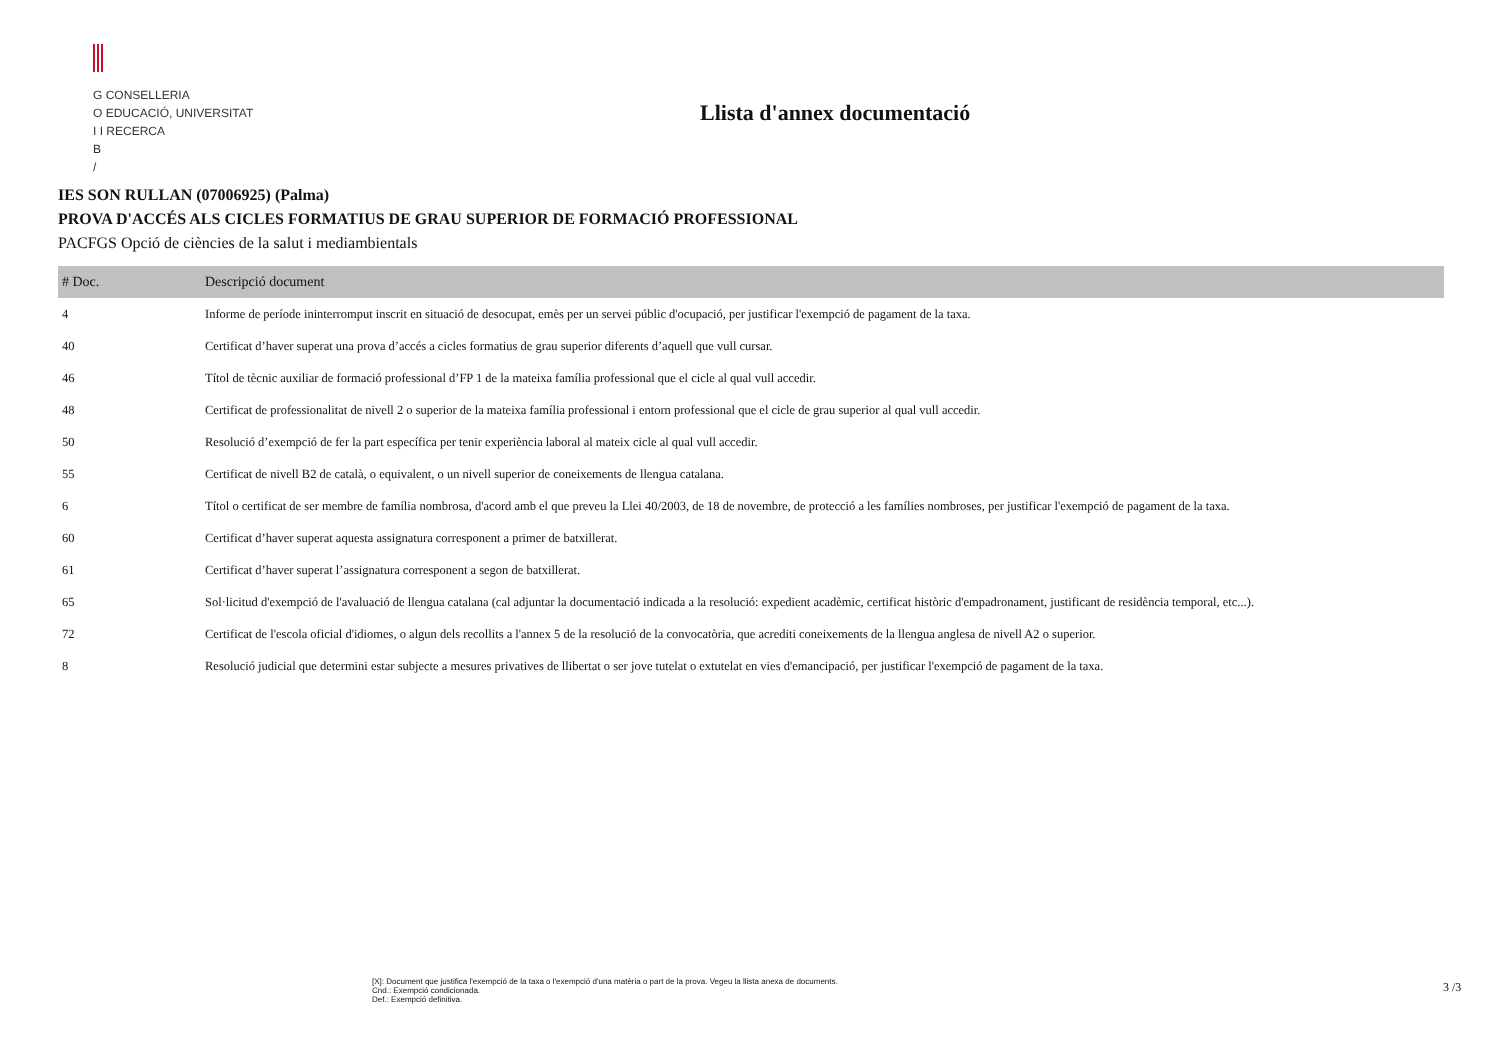G CONSELLERIA
O EDUCACIÓ, UNIVERSITAT
I I RECERCA
B
/
Llista d'annex documentació
IES SON RULLAN (07006925) (Palma)
PROVA D'ACCÉS ALS CICLES FORMATIUS DE GRAU SUPERIOR DE FORMACIÓ PROFESSIONAL
PACFGS Opció de ciències de la salut i mediambientals
| # Doc. | Descripció document |
| --- | --- |
| 4 | Informe de període ininterromput inscrit en situació de desocupat, emès per un servei públic d'ocupació, per justificar l'exempció de pagament de la taxa. |
| 40 | Certificat d’haver superat una prova d’accés a cicles formatius de grau superior diferents d’aquell que vull cursar. |
| 46 | Títol de tècnic auxiliar de formació professional d’FP 1 de la mateixa família professional que el cicle al qual vull accedir. |
| 48 | Certificat de professionalitat de nivell 2 o superior de la mateixa família professional i entorn professional que el cicle de grau superior al qual vull accedir. |
| 50 | Resolució d’exempció de fer la part específica per tenir experiència laboral al mateix cicle al qual vull accedir. |
| 55 | Certificat de nivell B2 de català, o equivalent, o un nivell superior de coneixements de llengua catalana. |
| 6 | Títol o certificat de ser membre de família nombrosa, d'acord amb el que preveu la Llei 40/2003, de 18 de novembre, de protecció a les famílies nombroses, per justificar l'exempció de pagament de la taxa. |
| 60 | Certificat d’haver superat aquesta assignatura corresponent a primer de batxillerat. |
| 61 | Certificat d’haver superat l’assignatura corresponent a segon de batxillerat. |
| 65 | Sol·licitud d'exempció de l'avaluació de llengua catalana (cal adjuntar la documentació indicada a la resolució: expedient acadèmic, certificat històric d'empadronament, justificant de residència temporal, etc...). |
| 72 | Certificat de l'escola oficial d'idiomes, o algun dels recollits a l'annex 5 de la resolució de la convocatòria, que acrediti coneixements de la llengua anglesa de nivell A2 o superior. |
| 8 | Resolució judicial que determini estar subjecte a mesures privatives de llibertat o ser jove tutelat o extutelat en vies d'emancipació, per justificar l'exempció de pagament de la taxa. |
[X]: Document que justifica l'exempció de la taxa o l'exempció d'una matèria o part de la prova. Vegeu la llista anexa de documents.
Cnd.: Exempció condicionada.
Def.: Exempció definitiva.
3 /3